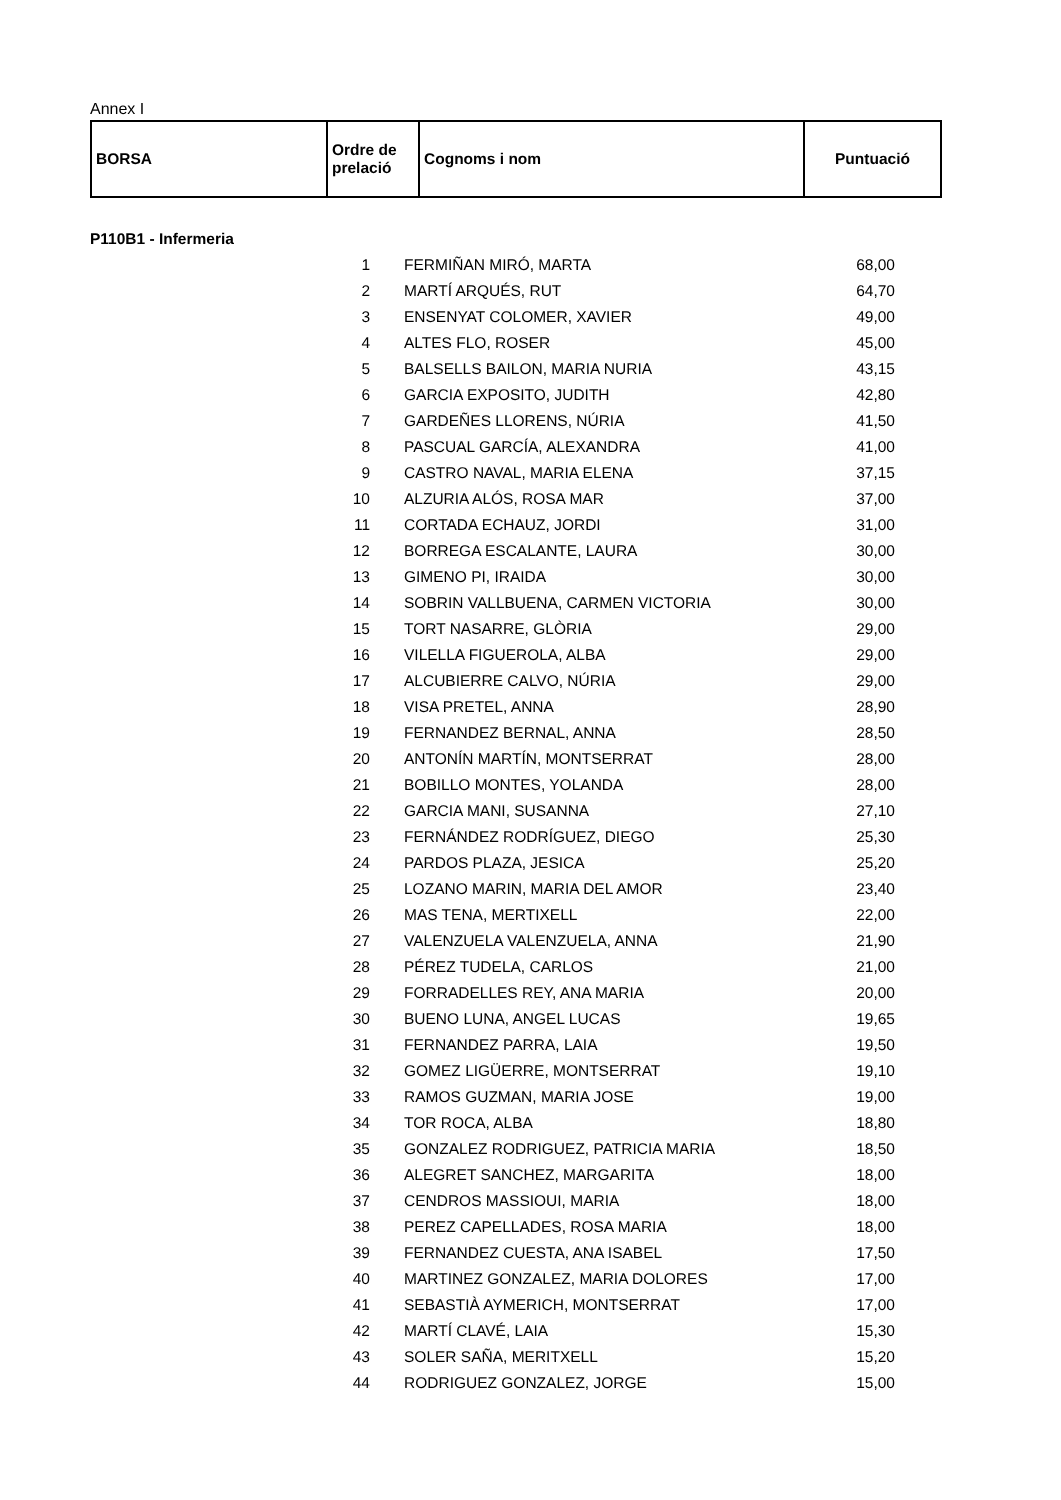Annex I
| BORSA | Ordre de prelació | Cognoms i nom | Puntuació |
| --- | --- | --- | --- |
P110B1 - Infermeria
| | 1 | FERMIÑAN MIRÓ, MARTA | 68,00 | |
| | 2 | MARTÍ ARQUÉS, RUT | 64,70 | |
| | 3 | ENSENYAT COLOMER, XAVIER | 49,00 | |
| | 4 | ALTES FLO, ROSER | 45,00 | |
| | 5 | BALSELLS BAILON, MARIA NURIA | 43,15 | |
| | 6 | GARCIA EXPOSITO, JUDITH | 42,80 | |
| | 7 | GARDEÑES LLORENS, NÚRIA | 41,50 | |
| | 8 | PASCUAL GARCÍA, ALEXANDRA | 41,00 | |
| | 9 | CASTRO NAVAL, MARIA ELENA | 37,15 | |
| | 10 | ALZURIA ALÓS, ROSA MAR | 37,00 | |
| | 11 | CORTADA ECHAUZ, JORDI | 31,00 | |
| | 12 | BORREGA ESCALANTE, LAURA | 30,00 | |
| | 13 | GIMENO PI, IRAIDA | 30,00 | |
| | 14 | SOBRIN VALLBUENA, CARMEN VICTORIA | 30,00 | |
| | 15 | TORT NASARRE, GLÒRIA | 29,00 | |
| | 16 | VILELLA FIGUEROLA, ALBA | 29,00 | |
| | 17 | ALCUBIERRE CALVO, NÚRIA | 29,00 | |
| | 18 | VISA PRETEL, ANNA | 28,90 | |
| | 19 | FERNANDEZ BERNAL, ANNA | 28,50 | |
| | 20 | ANTONÍN MARTÍN, MONTSERRAT | 28,00 | |
| | 21 | BOBILLO MONTES, YOLANDA | 28,00 | |
| | 22 | GARCIA MANI, SUSANNA | 27,10 | |
| | 23 | FERNÁNDEZ RODRÍGUEZ, DIEGO | 25,30 | |
| | 24 | PARDOS PLAZA, JESICA | 25,20 | |
| | 25 | LOZANO MARIN, MARIA DEL AMOR | 23,40 | |
| | 26 | MAS TENA, MERTIXELL | 22,00 | |
| | 27 | VALENZUELA VALENZUELA, ANNA | 21,90 | |
| | 28 | PÉREZ TUDELA, CARLOS | 21,00 | |
| | 29 | FORRADELLES REY, ANA MARIA | 20,00 | |
| | 30 | BUENO LUNA, ANGEL LUCAS | 19,65 | |
| | 31 | FERNANDEZ PARRA, LAIA | 19,50 | |
| | 32 | GOMEZ LIGÜERRE, MONTSERRAT | 19,10 | |
| | 33 | RAMOS GUZMAN, MARIA JOSE | 19,00 | |
| | 34 | TOR ROCA, ALBA | 18,80 | |
| | 35 | GONZALEZ RODRIGUEZ, PATRICIA MARIA | 18,50 | |
| | 36 | ALEGRET SANCHEZ, MARGARITA | 18,00 | |
| | 37 | CENDROS MASSIOUI, MARIA | 18,00 | |
| | 38 | PEREZ CAPELLADES, ROSA MARIA | 18,00 | |
| | 39 | FERNANDEZ CUESTA, ANA ISABEL | 17,50 | |
| | 40 | MARTINEZ GONZALEZ, MARIA DOLORES | 17,00 | |
| | 41 | SEBASTIÀ AYMERICH, MONTSERRAT | 17,00 | |
| | 42 | MARTÍ CLAVÉ, LAIA | 15,30 | |
| | 43 | SOLER SAÑA, MERITXELL | 15,20 | |
| | 44 | RODRIGUEZ GONZALEZ, JORGE | 15,00 | |